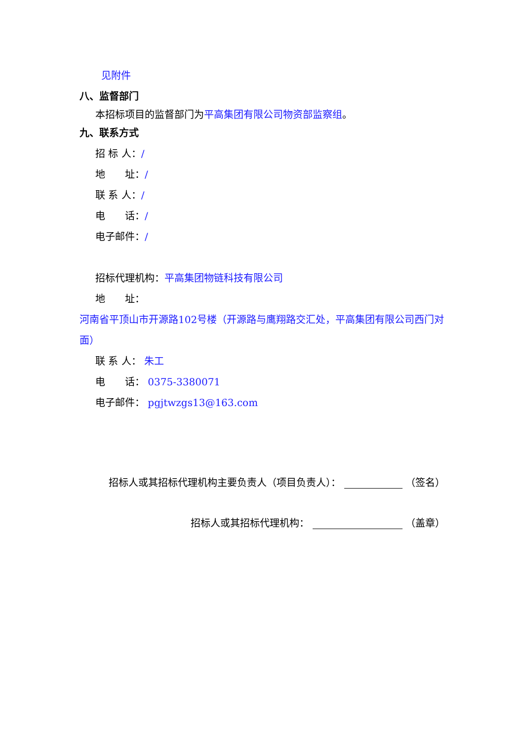见附件
八、监督部门
本招标项目的监督部门为平高集团有限公司物资部监察组。
九、联系方式
招 标 人：/
地　　址：/
联 系 人：/
电　　话：/
电子邮件：/
招标代理机构：平高集团物链科技有限公司
地　　址：
河南省平顶山市开源路102号楼（开源路与鹰翔路交汇处，平高集团有限公司西门对面）
联 系 人： 朱工
电　　话： 0375-3380071
电子邮件： pgjtwzgs13@163.com
招标人或其招标代理机构主要负责人（项目负责人）： （签名）
招标人或其招标代理机构： （盖章）